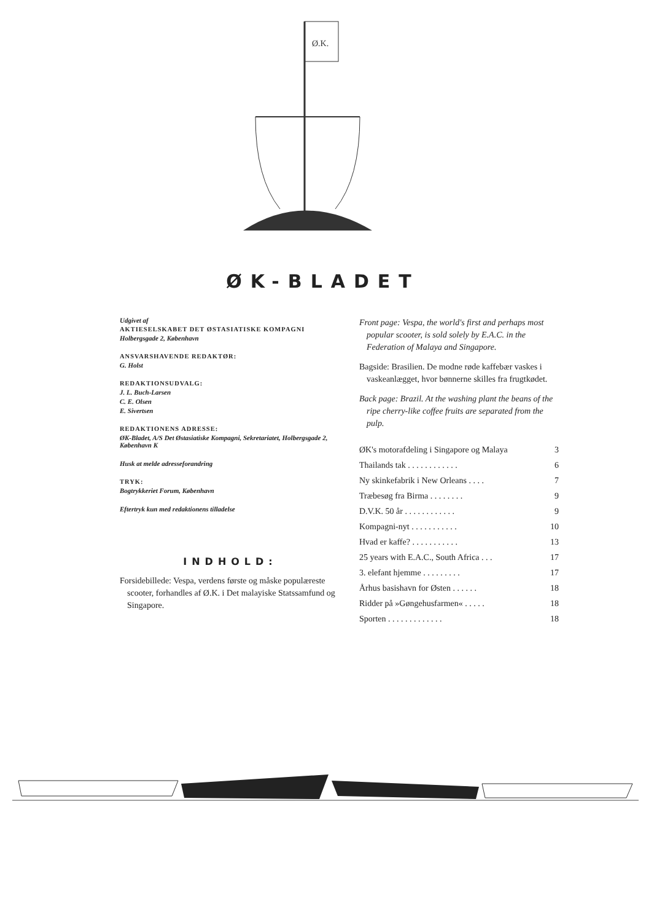Ø.K.
ØK-BLADET
Udgivet af
AKTIESELSKABET DET ØSTASIATISKE KOMPAGNI
Holbergsgade 2, København
ANSVARSHAVENDE REDAKTØR:
G. Holst
REDAKTIONSUDVALG:
J. L. Buch-Larsen
C. E. Olsen
E. Sivertsen
REDAKTIONENS ADRESSE:
ØK-Bladet, A/S Det Østasiatiske Kompagni, Sekretariatet, Holbergsgade 2, København K
Husk at melde adresseforandring
TRYK:
Bogtrykkeriet Forum, København
Eftertryk kun med redaktionens tilladelse
INDHOLD:
Forsidebillede: Vespa, verdens første og måske populæreste scooter, forhandles af Ø.K. i Det malayiske Statssamfund og Singapore.
Front page: Vespa, the world's first and perhaps most popular scooter, is sold solely by E.A.C. in the Federation of Malaya and Singapore.
Bagside: Brasilien. De modne røde kaffebær vaskes i vaskeanlægget, hvor bønnerne skilles fra frugtkødet.
Back page: Brazil. At the washing plant the beans of the ripe cherry-like coffee fruits are separated from the pulp.
ØK's motorafdeling i Singapore og Malaya 3
Thailands tak . . . . . . . . . . . . 6
Ny skinkefabrik i New Orleans . . . . 7
Træbesøg fra Birma . . . . . . . . 9
D.V.K. 50 år . . . . . . . . . . . . 9
Kompagni-nyt . . . . . . . . . . . 10
Hvad er kaffe? . . . . . . . . . . . 13
25 years with E.A.C., South Africa . . . 17
3. elefant hjemme . . . . . . . . . 17
Århus basishavn for Østen . . . . . . 18
Ridder på »Gøngehusfarmen« . . . . . 18
Sporten . . . . . . . . . . . . . 18